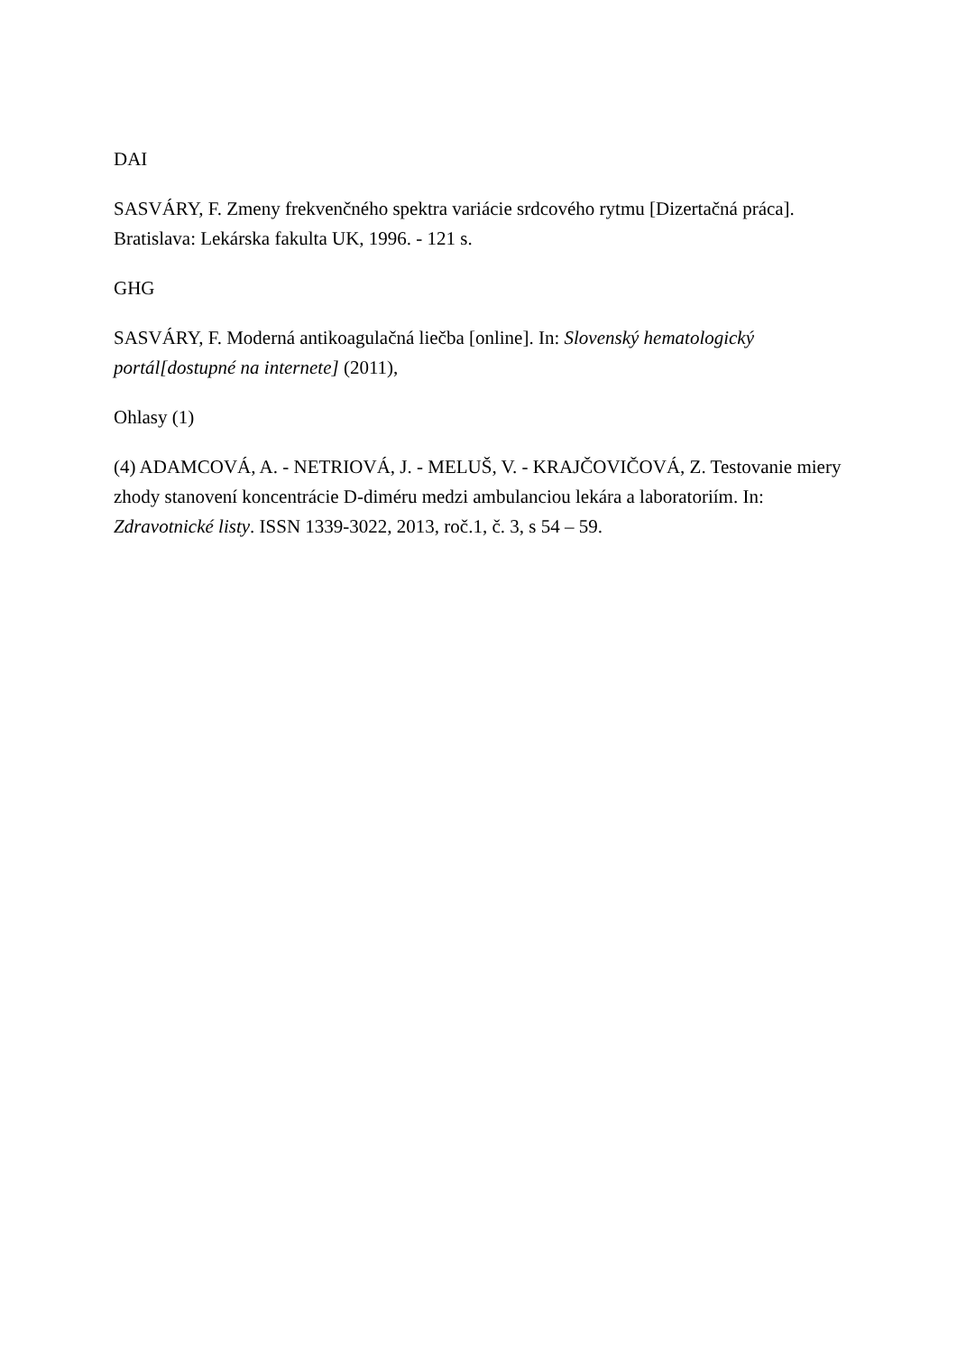DAI
SASVÁRY, F. Zmeny frekvenčného spektra variácie srdcového rytmu [Dizertačná práca]. Bratislava: Lekárska fakulta UK, 1996. - 121 s.
GHG
SASVÁRY, F. Moderná antikoagulačná liečba [online]. In: Slovenský hematologický portál[dostupné na internete] (2011),
Ohlasy (1)
(4) ADAMCOVÁ, A. - NETRIOVÁ, J. - MELUŠ, V. - KRAJČOVIČOVÁ, Z. Testovanie miery zhody stanovení koncentrácie D-diméru medzi ambulanciou lekára a laboratoriím. In: Zdravotnické listy. ISSN 1339-3022, 2013, roč.1, č. 3, s 54 – 59.